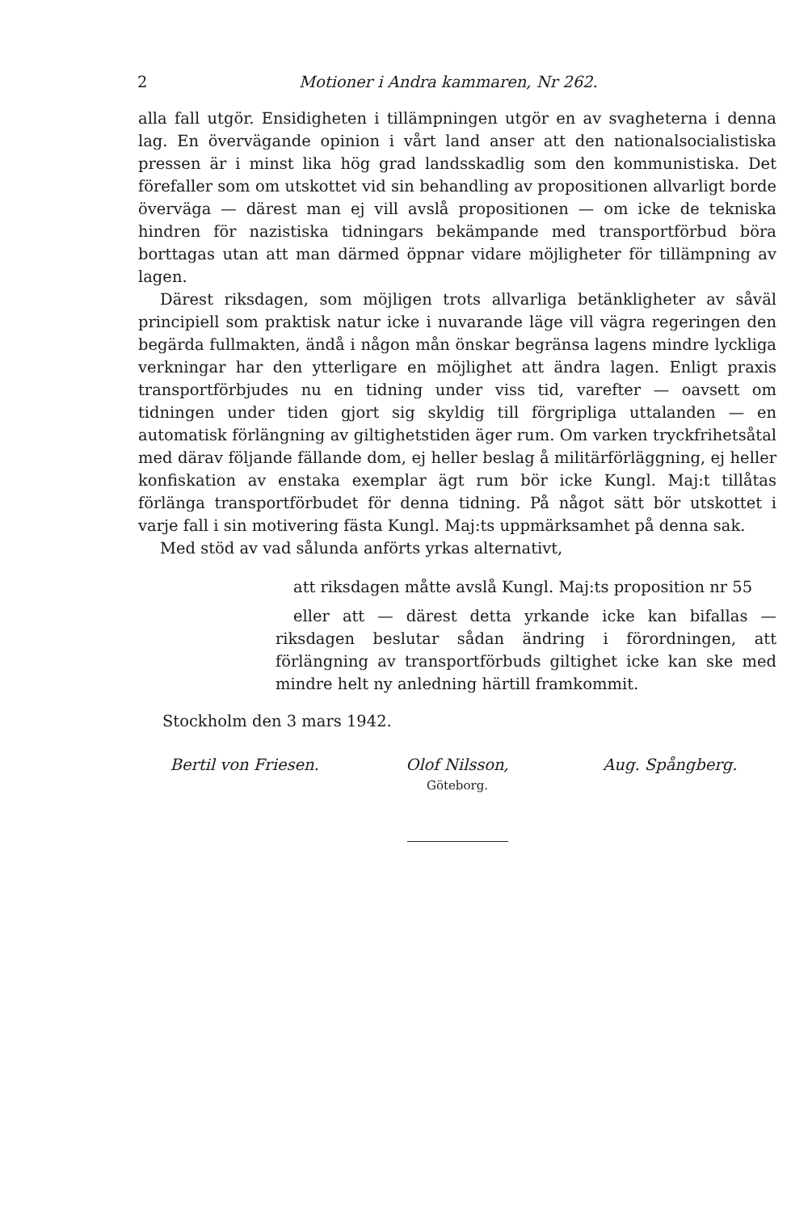2 Motioner i Andra kammaren, Nr 262.
alla fall utgör. Ensidigheten i tillämpningen utgör en av svagheterna i denna lag. En övervägande opinion i vårt land anser att den nationalsocialistiska pressen är i minst lika hög grad landsskadlig som den kommunistiska. Det förefaller som om utskottet vid sin behandling av propositionen allvarligt borde överväga — därest man ej vill avslå propositionen — om icke de tekniska hindren för nazistiska tidningars bekämpande med transportförbud böra borttagas utan att man därmed öppnar vidare möjligheter för tillämpning av lagen.
Därest riksdagen, som möjligen trots allvarliga betänkligheter av såväl principiell som praktisk natur icke i nuvarande läge vill vägra regeringen den begärda fullmakten, ändå i någon mån önskar begränsa lagens mindre lyckliga verkningar har den ytterligare en möjlighet att ändra lagen. Enligt praxis transportförbjudes nu en tidning under viss tid, varefter — oavsett om tidningen under tiden gjort sig skyldig till förgripliga uttalanden — en automatisk förlängning av giltighetstiden äger rum. Om varken tryckfrihetsåtal med därav följande fällande dom, ej heller beslag å militärförläggning, ej heller konfiskation av enstaka exemplar ägt rum bör icke Kungl. Maj:t tillåtas förlänga transportförbudet för denna tidning. På något sätt bör utskottet i varje fall i sin motivering fästa Kungl. Maj:ts uppmärksamhet på denna sak.
Med stöd av vad sålunda anförts yrkas alternativt,
att riksdagen måtte avslå Kungl. Maj:ts proposition nr 55
eller att — därest detta yrkande icke kan bifallas — riksdagen beslutar sådan ändring i förordningen, att förlängning av transportförbuds giltighet icke kan ske med mindre helt ny anledning härtill framkommit.
Stockholm den 3 mars 1942.
Bertil von Friesen. Olof Nilsson,
Göteborg.
Aug. Spångberg.